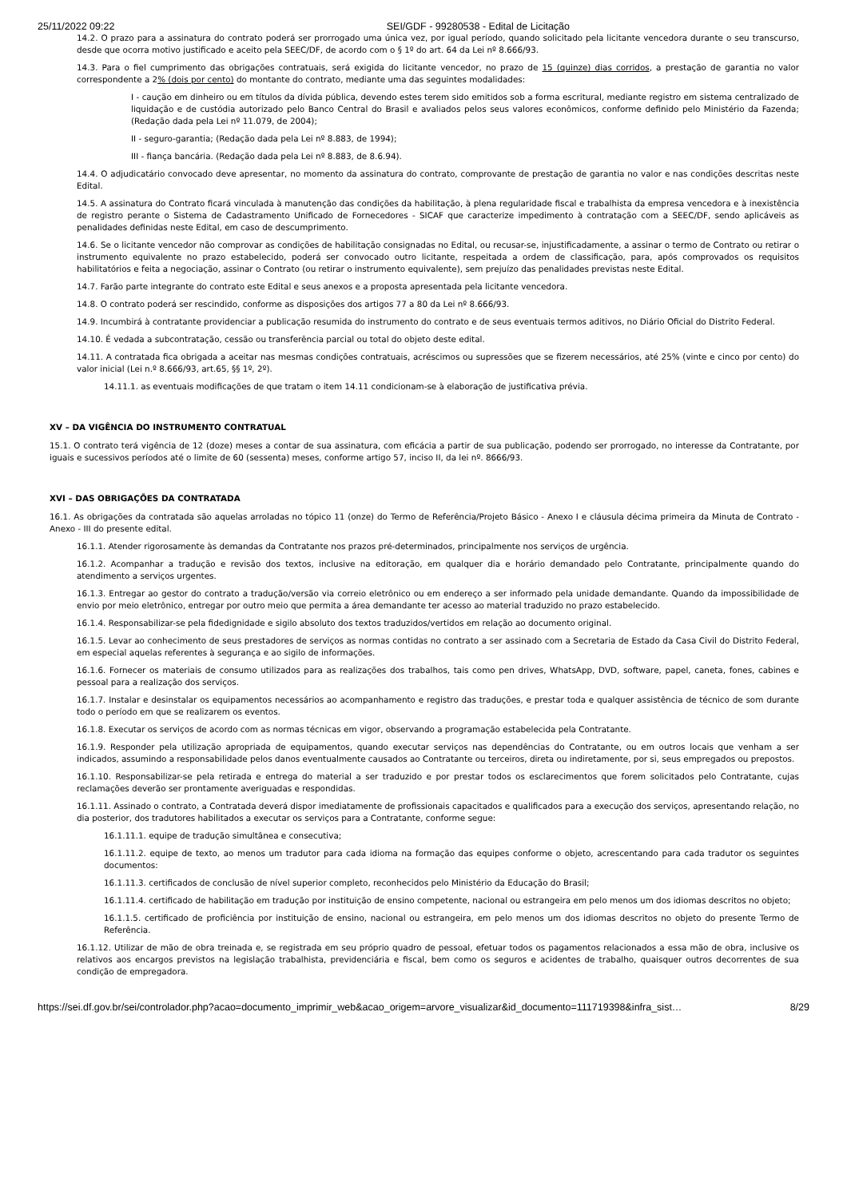25/11/2022 09:22 SEI/GDF - 99280538 - Edital de Licitação
14.2. O prazo para a assinatura do contrato poderá ser prorrogado uma única vez, por igual período, quando solicitado pela licitante vencedora durante o seu transcurso, desde que ocorra motivo justificado e aceito pela SEEC/DF, de acordo com o § 1º do art. 64 da Lei nº 8.666/93.
14.3. Para o fiel cumprimento das obrigações contratuais, será exigida do licitante vencedor, no prazo de 15 (quinze) dias corridos, a prestação de garantia no valor correspondente a 2% (dois por cento) do montante do contrato, mediante uma das seguintes modalidades:
I - caução em dinheiro ou em títulos da dívida pública, devendo estes terem sido emitidos sob a forma escritural, mediante registro em sistema centralizado de liquidação e de custódia autorizado pelo Banco Central do Brasil e avaliados pelos seus valores econômicos, conforme definido pelo Ministério da Fazenda; (Redação dada pela Lei nº 11.079, de 2004);
II - seguro-garantia; (Redação dada pela Lei nº 8.883, de 1994);
III - fiança bancária. (Redação dada pela Lei nº 8.883, de 8.6.94).
14.4. O adjudicatário convocado deve apresentar, no momento da assinatura do contrato, comprovante de prestação de garantia no valor e nas condições descritas neste Edital.
14.5. A assinatura do Contrato ficará vinculada à manutenção das condições da habilitação, à plena regularidade fiscal e trabalhista da empresa vencedora e à inexistência de registro perante o Sistema de Cadastramento Unificado de Fornecedores - SICAF que caracterize impedimento à contratação com a SEEC/DF, sendo aplicáveis as penalidades definidas neste Edital, em caso de descumprimento.
14.6. Se o licitante vencedor não comprovar as condições de habilitação consignadas no Edital, ou recusar-se, injustificadamente, a assinar o termo de Contrato ou retirar o instrumento equivalente no prazo estabelecido, poderá ser convocado outro licitante, respeitada a ordem de classificação, para, após comprovados os requisitos habilitatórios e feita a negociação, assinar o Contrato (ou retirar o instrumento equivalente), sem prejuízo das penalidades previstas neste Edital.
14.7. Farão parte integrante do contrato este Edital e seus anexos e a proposta apresentada pela licitante vencedora.
14.8. O contrato poderá ser rescindido, conforme as disposições dos artigos 77 a 80 da Lei nº 8.666/93.
14.9. Incumbirá à contratante providenciar a publicação resumida do instrumento do contrato e de seus eventuais termos aditivos, no Diário Oficial do Distrito Federal.
14.10. É vedada a subcontratação, cessão ou transferência parcial ou total do objeto deste edital.
14.11. A contratada fica obrigada a aceitar nas mesmas condições contratuais, acréscimos ou supressões que se fizerem necessários, até 25% (vinte e cinco por cento) do valor inicial (Lei n.º 8.666/93, art.65, §§ 1º, 2º).
14.11.1. as eventuais modificações de que tratam o item 14.11 condicionam-se à elaboração de justificativa prévia.
XV – DA VIGÊNCIA DO INSTRUMENTO CONTRATUAL
15.1. O contrato terá vigência de 12 (doze) meses a contar de sua assinatura, com eficácia a partir de sua publicação, podendo ser prorrogado, no interesse da Contratante, por iguais e sucessivos períodos até o limite de 60 (sessenta) meses, conforme artigo 57, inciso II, da lei nº. 8666/93.
XVI – DAS OBRIGAÇÕES DA CONTRATADA
16.1. As obrigações da contratada são aquelas arroladas no tópico 11 (onze) do Termo de Referência/Projeto Básico - Anexo I e cláusula décima primeira da Minuta de Contrato - Anexo - III do presente edital.
16.1.1. Atender rigorosamente às demandas da Contratante nos prazos pré-determinados, principalmente nos serviços de urgência.
16.1.2. Acompanhar a tradução e revisão dos textos, inclusive na editoração, em qualquer dia e horário demandado pelo Contratante, principalmente quando do atendimento a serviços urgentes.
16.1.3. Entregar ao gestor do contrato a tradução/versão via correio eletrônico ou em endereço a ser informado pela unidade demandante. Quando da impossibilidade de envio por meio eletrônico, entregar por outro meio que permita a área demandante ter acesso ao material traduzido no prazo estabelecido.
16.1.4. Responsabilizar-se pela fidedignidade e sigilo absoluto dos textos traduzidos/vertidos em relação ao documento original.
16.1.5. Levar ao conhecimento de seus prestadores de serviços as normas contidas no contrato a ser assinado com a Secretaria de Estado da Casa Civil do Distrito Federal, em especial aquelas referentes à segurança e ao sigilo de informações.
16.1.6. Fornecer os materiais de consumo utilizados para as realizações dos trabalhos, tais como pen drives, WhatsApp, DVD, software, papel, caneta, fones, cabines e pessoal para a realização dos serviços.
16.1.7. Instalar e desinstalar os equipamentos necessários ao acompanhamento e registro das traduções, e prestar toda e qualquer assistência de técnico de som durante todo o período em que se realizarem os eventos.
16.1.8. Executar os serviços de acordo com as normas técnicas em vigor, observando a programação estabelecida pela Contratante.
16.1.9. Responder pela utilização apropriada de equipamentos, quando executar serviços nas dependências do Contratante, ou em outros locais que venham a ser indicados, assumindo a responsabilidade pelos danos eventualmente causados ao Contratante ou terceiros, direta ou indiretamente, por si, seus empregados ou prepostos.
16.1.10. Responsabilizar-se pela retirada e entrega do material a ser traduzido e por prestar todos os esclarecimentos que forem solicitados pelo Contratante, cujas reclamações deverão ser prontamente averiguadas e respondidas.
16.1.11. Assinado o contrato, a Contratada deverá dispor imediatamente de profissionais capacitados e qualificados para a execução dos serviços, apresentando relação, no dia posterior, dos tradutores habilitados a executar os serviços para a Contratante, conforme segue:
16.1.11.1. equipe de tradução simultânea e consecutiva;
16.1.11.2. equipe de texto, ao menos um tradutor para cada idioma na formação das equipes conforme o objeto, acrescentando para cada tradutor os seguintes documentos:
16.1.11.3. certificados de conclusão de nível superior completo, reconhecidos pelo Ministério da Educação do Brasil;
16.1.11.4. certificado de habilitação em tradução por instituição de ensino competente, nacional ou estrangeira em pelo menos um dos idiomas descritos no objeto;
16.1.1.5. certificado de proficiência por instituição de ensino, nacional ou estrangeira, em pelo menos um dos idiomas descritos no objeto do presente Termo de Referência.
16.1.12. Utilizar de mão de obra treinada e, se registrada em seu próprio quadro de pessoal, efetuar todos os pagamentos relacionados a essa mão de obra, inclusive os relativos aos encargos previstos na legislação trabalhista, previdenciária e fiscal, bem como os seguros e acidentes de trabalho, quaisquer outros decorrentes de sua condição de empregadora.
https://sei.df.gov.br/sei/controlador.php?acao=documento_imprimir_web&acao_origem=arvore_visualizar&id_documento=111719398&infra_sist… 8/29